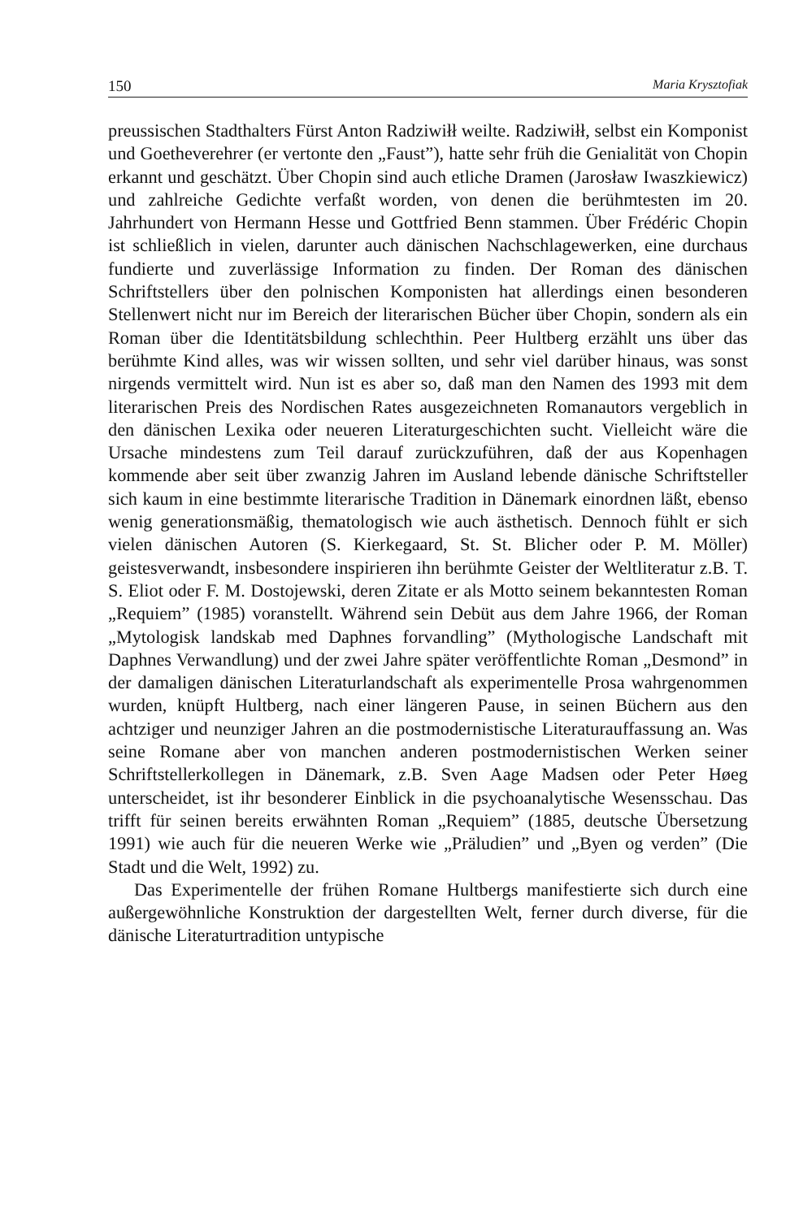150 Maria Krysztofiak
preussischen Stadthalters Fürst Anton Radziwiłł weilte. Radziwiłł, selbst ein Komponist und Goetheverehrer (er vertonte den „Faust”), hatte sehr früh die Genialität von Chopin erkannt und geschätzt. Über Chopin sind auch etliche Dramen (Jarosław Iwaszkiewicz) und zahlreiche Gedichte verfaßt worden, von denen die berühmtesten im 20. Jahrhundert von Hermann Hesse und Gottfried Benn stammen. Über Frédéric Chopin ist schließlich in vielen, darunter auch dänischen Nachschlagewerken, eine durchaus fundierte und zuverlässige Information zu finden. Der Roman des dänischen Schriftstellers über den polnischen Komponisten hat allerdings einen besonderen Stellenwert nicht nur im Bereich der literarischen Bücher über Chopin, sondern als ein Roman über die Identitätsbildung schlechthin. Peer Hultberg erzählt uns über das berühmte Kind alles, was wir wissen sollten, und sehr viel darüber hinaus, was sonst nirgends vermittelt wird. Nun ist es aber so, daß man den Namen des 1993 mit dem literarischen Preis des Nordischen Rates ausgezeichneten Romanautors vergeblich in den dänischen Lexika oder neueren Literaturgeschichten sucht. Vielleicht wäre die Ursache mindestens zum Teil darauf zurückzuführen, daß der aus Kopenhagen kommende aber seit über zwanzig Jahren im Ausland lebende dänische Schriftsteller sich kaum in eine bestimmte literarische Tradition in Dänemark einordnen läßt, ebenso wenig generationsmäßig, thematologisch wie auch ästhetisch. Dennoch fühlt er sich vielen dänischen Autoren (S. Kierkegaard, St. St. Blicher oder P. M. Möller) geistesverwandt, insbesondere inspirieren ihn berühmte Geister der Weltliteratur z.B. T. S. Eliot oder F. M. Dostojewski, deren Zitate er als Motto seinem bekanntesten Roman „Requiem” (1985) voranstellt. Während sein Debüt aus dem Jahre 1966, der Roman „Mytologisk landskab med Daphnes forvandling” (Mythologische Landschaft mit Daphnes Verwandlung) und der zwei Jahre später veröffentlichte Roman „Desmond” in der damaligen dänischen Literaturlandschaft als experimentelle Prosa wahrgenommen wurden, knüpft Hultberg, nach einer längeren Pause, in seinen Büchern aus den achtziger und neunziger Jahren an die postmodernistische Literaturauffassung an. Was seine Romane aber von manchen anderen postmodernistischen Werken seiner Schriftstellerkollegen in Dänemark, z.B. Sven Aage Madsen oder Peter Høeg unterscheidet, ist ihr besonderer Einblick in die psychoanalytische Wesensschau. Das trifft für seinen bereits erwähnten Roman „Requiem” (1885, deutsche Übersetzung 1991) wie auch für die neueren Werke wie „Präludien” und „Byen og verden” (Die Stadt und die Welt, 1992) zu.
Das Experimentelle der frühen Romane Hultbergs manifestierte sich durch eine außergewöhnliche Konstruktion der dargestellten Welt, ferner durch diverse, für die dänische Literaturtradition untypische